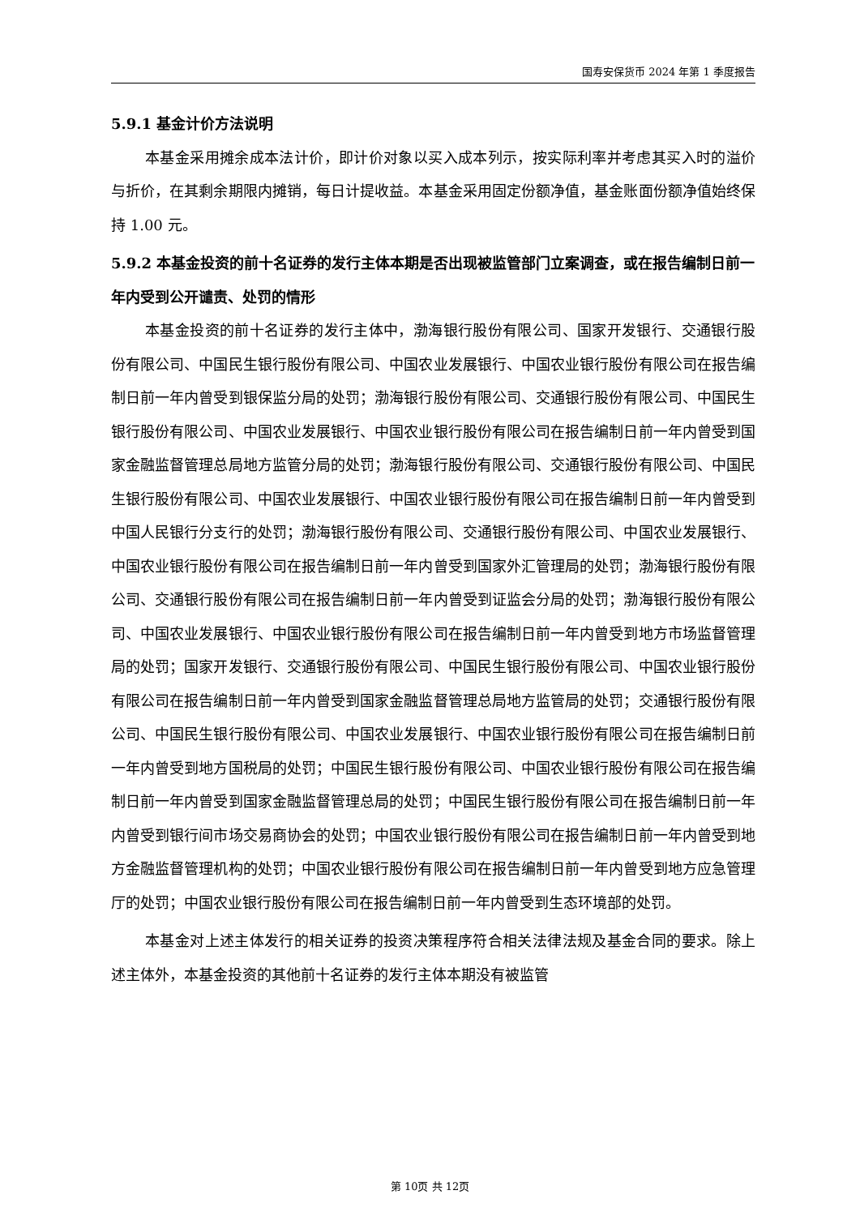国寿安保货币 2024 年第 1 季度报告
5.9.1 基金计价方法说明
本基金采用摊余成本法计价，即计价对象以买入成本列示，按实际利率并考虑其买入时的溢价与折价，在其剩余期限内摊销，每日计提收益。本基金采用固定份额净值，基金账面份额净值始终保持 1.00 元。
5.9.2 本基金投资的前十名证券的发行主体本期是否出现被监管部门立案调查，或在报告编制日前一年内受到公开谴责、处罚的情形
本基金投资的前十名证券的发行主体中，渤海银行股份有限公司、国家开发银行、交通银行股份有限公司、中国民生银行股份有限公司、中国农业发展银行、中国农业银行股份有限公司在报告编制日前一年内曾受到银保监分局的处罚；渤海银行股份有限公司、交通银行股份有限公司、中国民生银行股份有限公司、中国农业发展银行、中国农业银行股份有限公司在报告编制日前一年内曾受到国家金融监督管理总局地方监管分局的处罚；渤海银行股份有限公司、交通银行股份有限公司、中国民生银行股份有限公司、中国农业发展银行、中国农业银行股份有限公司在报告编制日前一年内曾受到中国人民银行分支行的处罚；渤海银行股份有限公司、交通银行股份有限公司、中国农业发展银行、中国农业银行股份有限公司在报告编制日前一年内曾受到国家外汇管理局的处罚；渤海银行股份有限公司、交通银行股份有限公司在报告编制日前一年内曾受到证监会分局的处罚；渤海银行股份有限公司、中国农业发展银行、中国农业银行股份有限公司在报告编制日前一年内曾受到地方市场监督管理局的处罚；国家开发银行、交通银行股份有限公司、中国民生银行股份有限公司、中国农业银行股份有限公司在报告编制日前一年内曾受到国家金融监督管理总局地方监管局的处罚；交通银行股份有限公司、中国民生银行股份有限公司、中国农业发展银行、中国农业银行股份有限公司在报告编制日前一年内曾受到地方国税局的处罚；中国民生银行股份有限公司、中国农业银行股份有限公司在报告编制日前一年内曾受到国家金融监督管理总局的处罚；中国民生银行股份有限公司在报告编制日前一年内曾受到银行间市场交易商协会的处罚；中国农业银行股份有限公司在报告编制日前一年内曾受到地方金融监督管理机构的处罚；中国农业银行股份有限公司在报告编制日前一年内曾受到地方应急管理厅的处罚；中国农业银行股份有限公司在报告编制日前一年内曾受到生态环境部的处罚。
本基金对上述主体发行的相关证券的投资决策程序符合相关法律法规及基金合同的要求。除上述主体外，本基金投资的其他前十名证券的发行主体本期没有被监管
第 10页 共 12页